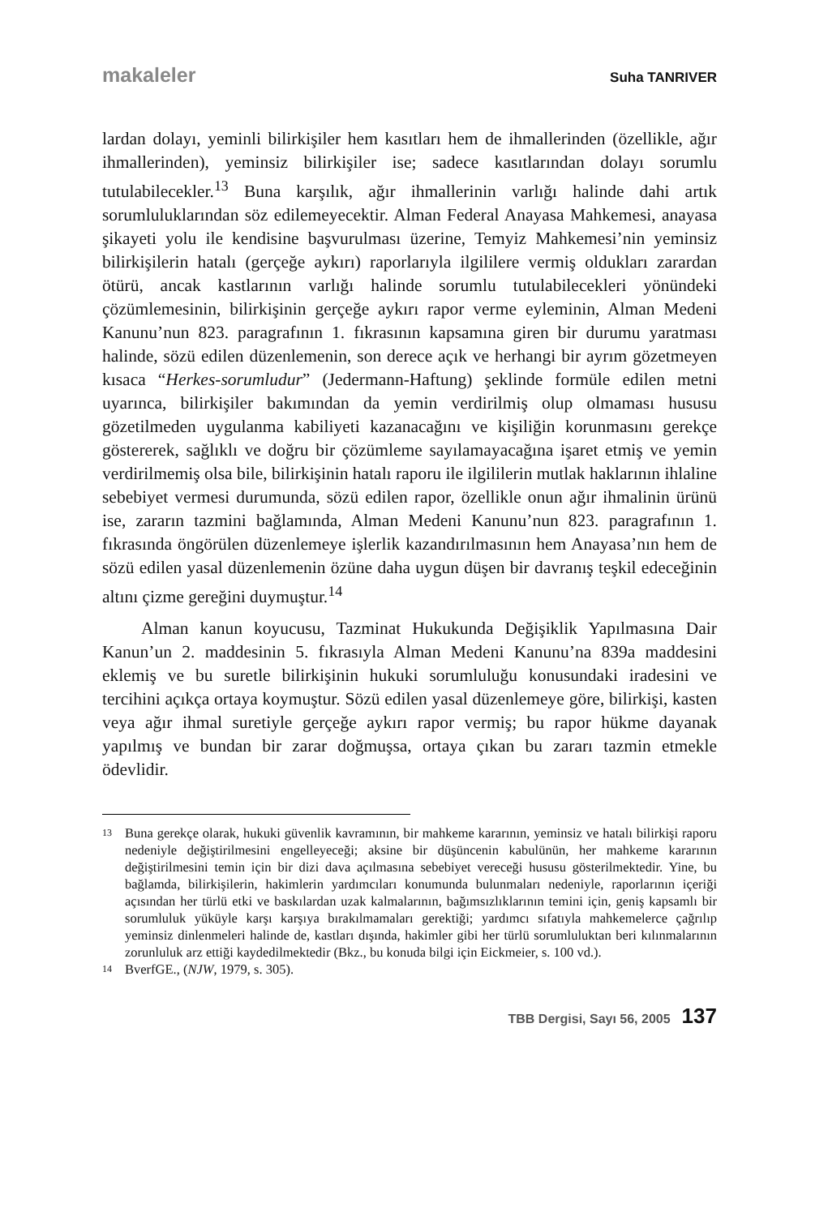makaleler Suha TANRIVER
lardan dolayı, yeminli bilirkişiler hem kasıtları hem de ihmallerinden (özellikle, ağır ihmallerinden), yeminsiz bilirkişiler ise; sadece kasıtlarından dolayı sorumlu tutulabilecekler.<sup>13</sup> Buna karşılık, ağır ihmallerinin varlığı halinde dahi artık sorumluluklarından söz edilemeyecektir. Alman Federal Anayasa Mahkemesi, anayasa şikayeti yolu ile kendisine başvurulması üzerine, Temyiz Mahkemesi’nin yeminsiz bilirkişilerin hatalı (gerçeğe aykırı) raporlarıyla ilgililere vermiş oldukları zarardan ötürü, ancak kastlarının varlığı halinde sorumlu tutulabilecekleri yönündeki çözümlemesinin, bilirkişinin gerçeğe aykırı rapor verme eyleminin, Alman Medeni Kanunu’nun 823. paragrafının 1. fıkrasının kapsamına giren bir durumu yaratması halinde, sözü edilen düzenlemenin, son derece açık ve herhangi bir ayrım gözetmeyen kısaca “Herkes-sorumludur” (Jedermann-Haftung) şeklinde formüle edilen metni uyarınca, bilirkişiler bakımından da yemin verdirilmiş olup olmaması hususu gözetilmeden uygulanma kabiliyeti kazanacağını ve kişiliğin korunmasını gerekçe göstererek, sağlıklı ve doğru bir çözümleme sayılamayacağına işaret etmiş ve yemin verdirilmemiş olsa bile, bilirkişinin hatalı raporu ile ilgililerin mutlak haklarının ihlaline sebebiyet vermesi durumunda, sözü edilen rapor, özellikle onun ağır ihmalinin ürünü ise, zararın tazmini bağlamında, Alman Medeni Kanunu’nun 823. paragrafının 1. fıkrasında öngörülen düzenlemeye işlerlik kazandırılmasının hem Anayasa’nın hem de sözü edilen yasal düzenlemenin özüne daha uygun düşen bir davranış teşkil edeceğinin altını çizme gereğini duymuştur.<sup>14</sup>
Alman kanun koyucusu, Tazminat Hukukunda Değişiklik Yapılmasına Dair Kanun’un 2. maddesinin 5. fıkrasıyla Alman Medeni Kanunu’na 839a maddesini eklemiş ve bu suretle bilirkişinin hukuki sorumluluğu konusundaki iradesini ve tercihini açıkça ortaya koymuştur. Sözü edilen yasal düzenlemeye göre, bilirkişi, kasten veya ağır ihmal suretiyle gerçeğe aykırı rapor vermiş; bu rapor hükme dayanak yapılmış ve bundan bir zarar doğmuşsa, ortaya çıkan bu zararı tazmin etmekle ödevlidir.
13 Buna gerekçe olarak, hukuki güvenlik kavramının, bir mahkeme kararının, yeminsiz ve hatalı bilirkişi raporu nedeniyle değiştirilmesini engelleyeceği; aksine bir düşüncenin kabulünün, her mahkeme kararının değiştirilmesini temin için bir dizi dava açılmasına sebebiyet vereceği hususu gösterilmektedir. Yine, bu bağlamda, bilirkişilerin, hakimlerin yardımcıları konumunda bulunmaları nedeniyle, raporlarının içeriği açısından her türlü etki ve baskılardan uzak kalmalarının, bağımsızlıklarının temini için, geniş kapsamlı bir sorumluluk yüküyle karşı karşıya bırakılmamaları gerektiği; yardımcı sıfatıyla mahkemelerce çağrılıp yeminsiz dinlenmeleri halinde de, kastları dışında, hakimler gibi her türlü sorumluluktan beri kılınmalarının zorunluluk arz ettiği kaydedilmektedir (Bkz., bu konuda bilgi için Eickmeier, s. 100 vd.).
14 BverfGE., (NJW, 1979, s. 305).
TBB Dergisi, Sayı 56, 2005 137